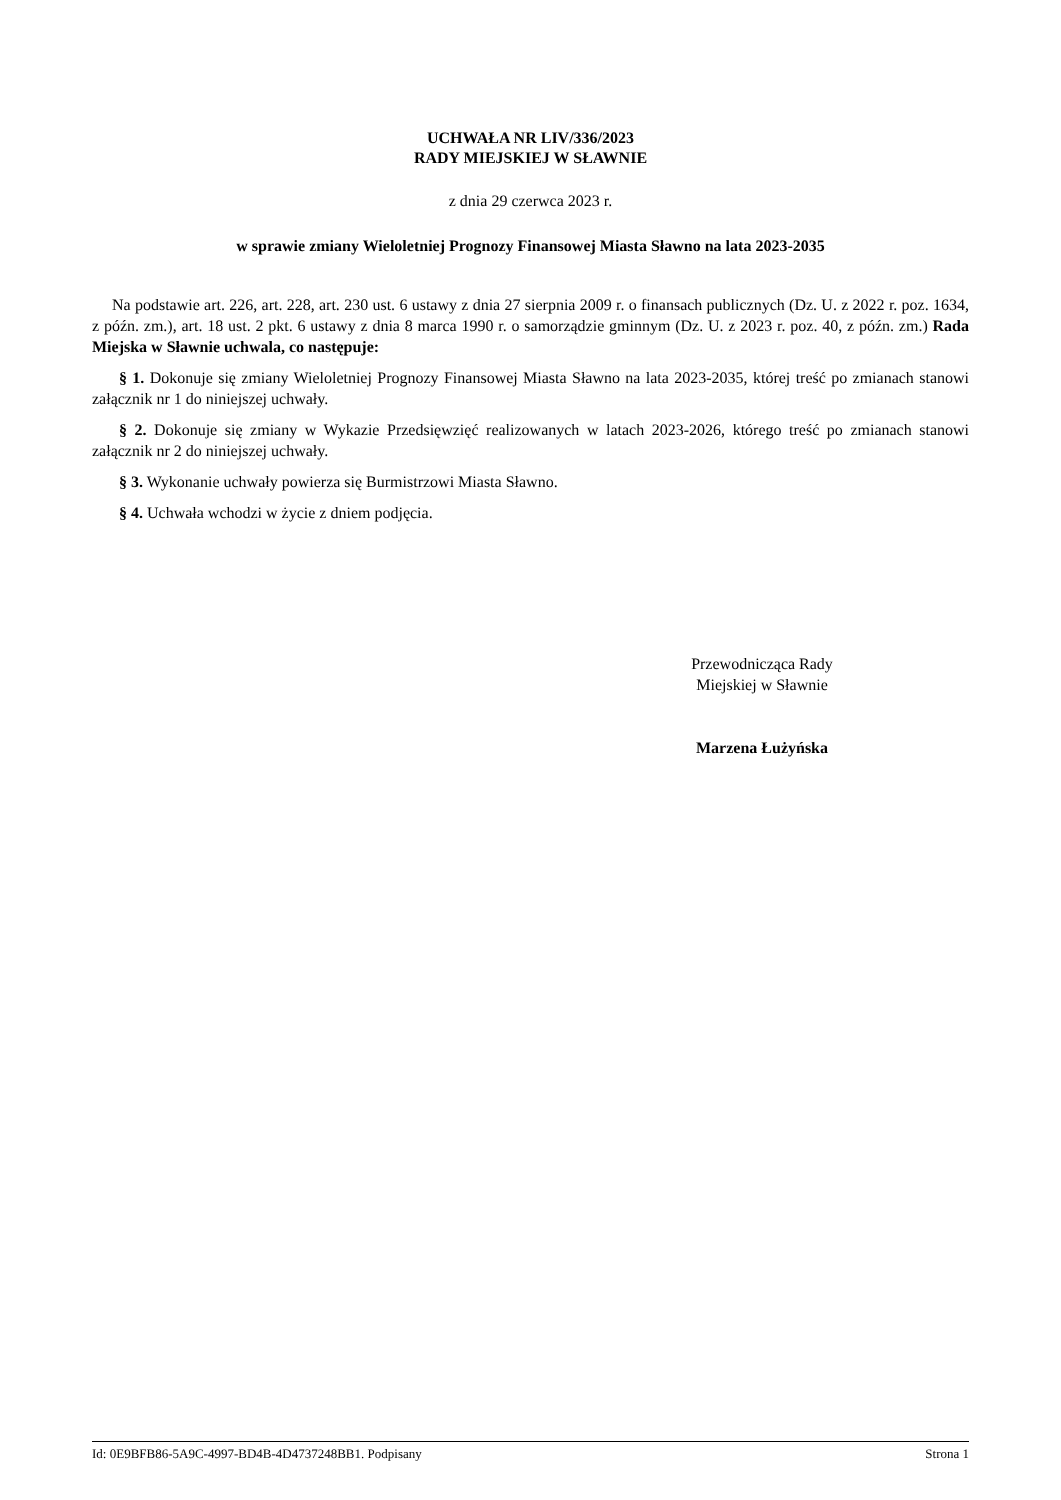UCHWAŁA NR LIV/336/2023
RADY MIEJSKIEJ W SŁAWNIE
z dnia 29 czerwca 2023 r.
w sprawie zmiany Wieloletniej Prognozy Finansowej Miasta Sławno na lata 2023-2035
Na podstawie art. 226, art. 228, art. 230 ust. 6 ustawy z dnia 27 sierpnia 2009 r. o finansach publicznych (Dz. U. z 2022 r. poz. 1634, z późn. zm.), art. 18 ust. 2 pkt. 6 ustawy z dnia 8 marca 1990 r. o samorządzie gminnym (Dz. U. z 2023 r. poz. 40, z późn. zm.) Rada Miejska w Sławnie uchwala, co następuje:
§ 1. Dokonuje się zmiany Wieloletniej Prognozy Finansowej Miasta Sławno na lata 2023-2035, której treść po zmianach stanowi załącznik nr 1 do niniejszej uchwały.
§ 2. Dokonuje się zmiany w Wykazie Przedsięwzięć realizowanych w latach 2023-2026, którego treść po zmianach stanowi załącznik nr 2 do niniejszej uchwały.
§ 3. Wykonanie uchwały powierza się Burmistrzowi Miasta Sławno.
§ 4. Uchwała wchodzi w życie z dniem podjęcia.
Przewodnicząca Rady
Miejskiej w Sławnie
Marzena Łużyńska
Id: 0E9BFB86-5A9C-4997-BD4B-4D4737248BB1. Podpisany Strona 1